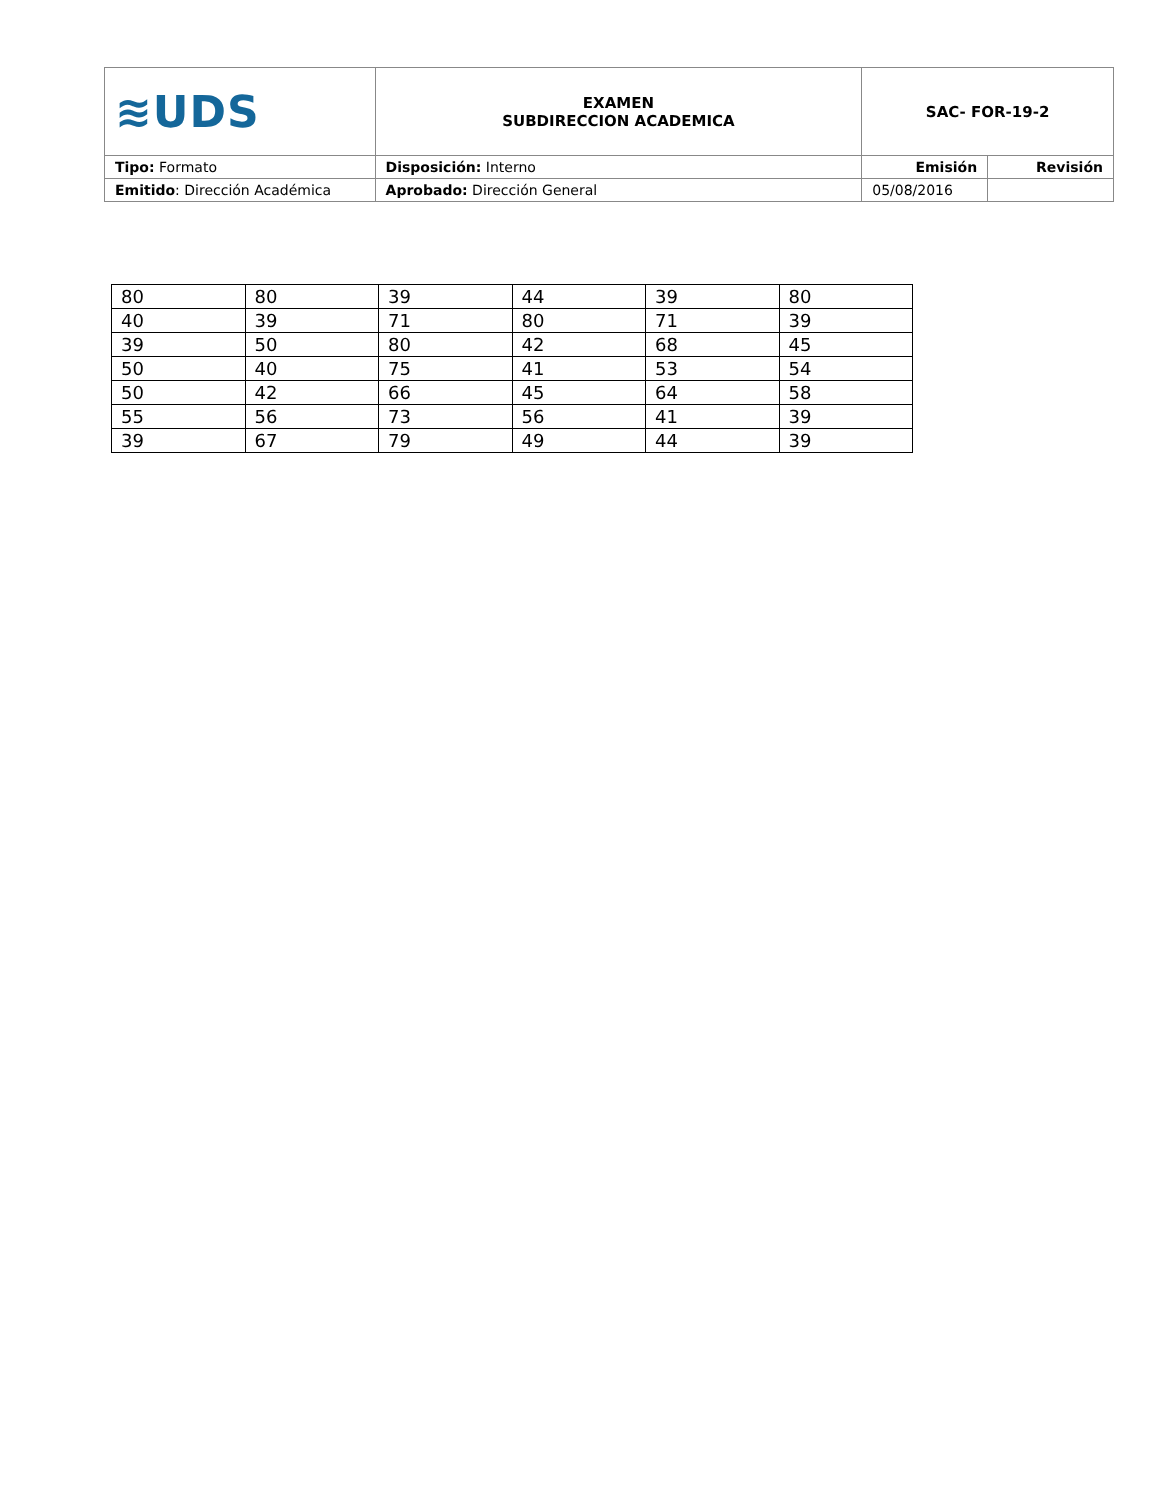| ≋UDS | EXAMEN SUBDIRECCION ACADEMICA | SAC- FOR-19-2 | |
| Tipo: Formato | Disposición: Interno | Emisión | Revisión |
| Emitido : Dirección Académica | Aprobado: Dirección General | 05/08/2016 | |
| 80 | 80 | 39 | 44 | 39 | 80 |
| 40 | 39 | 71 | 80 | 71 | 39 |
| 39 | 50 | 80 | 42 | 68 | 45 |
| 50 | 40 | 75 | 41 | 53 | 54 |
| 50 | 42 | 66 | 45 | 64 | 58 |
| 55 | 56 | 73 | 56 | 41 | 39 |
| 39 | 67 | 79 | 49 | 44 | 39 |